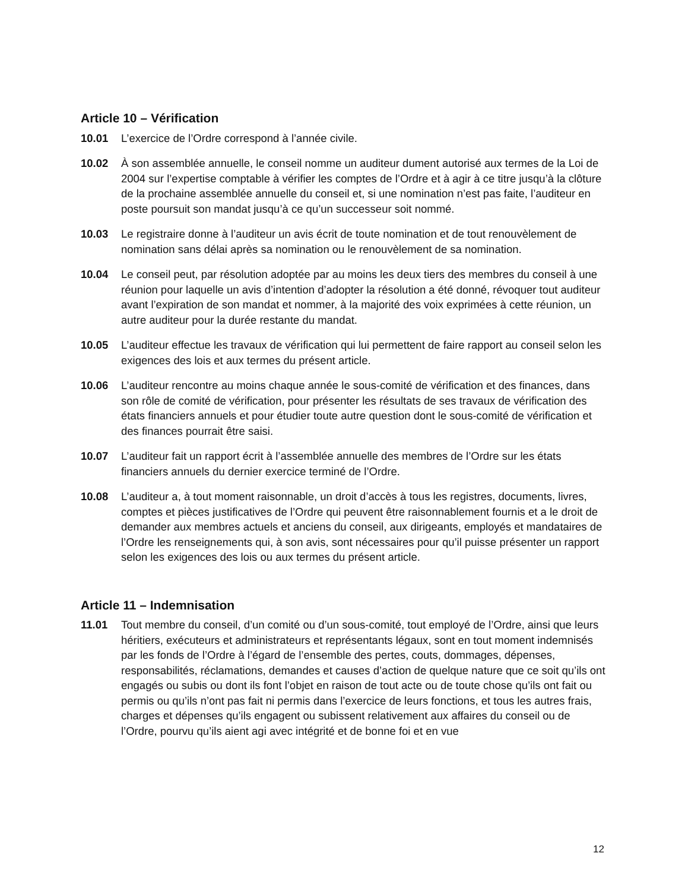Article 10 – Vérification
10.01 L’exercice de l’Ordre correspond à l’année civile.
10.02 À son assemblée annuelle, le conseil nomme un auditeur dument autorisé aux termes de la Loi de 2004 sur l’expertise comptable à vérifier les comptes de l’Ordre et à agir à ce titre jusqu’à la clôture de la prochaine assemblée annuelle du conseil et, si une nomination n’est pas faite, l’auditeur en poste poursuit son mandat jusqu’à ce qu’un successeur soit nommé.
10.03 Le registraire donne à l’auditeur un avis écrit de toute nomination et de tout renouvèlement de nomination sans délai après sa nomination ou le renouvèlement de sa nomination.
10.04 Le conseil peut, par résolution adoptée par au moins les deux tiers des membres du conseil à une réunion pour laquelle un avis d’intention d’adopter la résolution a été donné, révoquer tout auditeur avant l’expiration de son mandat et nommer, à la majorité des voix exprimées à cette réunion, un autre auditeur pour la durée restante du mandat.
10.05 L’auditeur effectue les travaux de vérification qui lui permettent de faire rapport au conseil selon les exigences des lois et aux termes du présent article.
10.06 L’auditeur rencontre au moins chaque année le sous-comité de vérification et des finances, dans son rôle de comité de vérification, pour présenter les résultats de ses travaux de vérification des états financiers annuels et pour étudier toute autre question dont le sous-comité de vérification et des finances pourrait être saisi.
10.07 L’auditeur fait un rapport écrit à l’assemblée annuelle des membres de l’Ordre sur les états financiers annuels du dernier exercice terminé de l’Ordre.
10.08 L’auditeur a, à tout moment raisonnable, un droit d’accès à tous les registres, documents, livres, comptes et pièces justificatives de l’Ordre qui peuvent être raisonnablement fournis et a le droit de demander aux membres actuels et anciens du conseil, aux dirigeants, employés et mandataires de l’Ordre les renseignements qui, à son avis, sont nécessaires pour qu’il puisse présenter un rapport selon les exigences des lois ou aux termes du présent article.
Article 11 – Indemnisation
11.01 Tout membre du conseil, d’un comité ou d’un sous-comité, tout employé de l’Ordre, ainsi que leurs héritiers, exécuteurs et administrateurs et représentants légaux, sont en tout moment indemnisés par les fonds de l’Ordre à l’égard de l’ensemble des pertes, couts, dommages, dépenses, responsabilités, réclamations, demandes et causes d’action de quelque nature que ce soit qu’ils ont engagés ou subis ou dont ils font l’objet en raison de tout acte ou de toute chose qu’ils ont fait ou permis ou qu’ils n’ont pas fait ni permis dans l’exercice de leurs fonctions, et tous les autres frais, charges et dépenses qu’ils engagent ou subissent relativement aux affaires du conseil ou de l’Ordre, pourvu qu’ils aient agi avec intégrité et de bonne foi et en vue
12